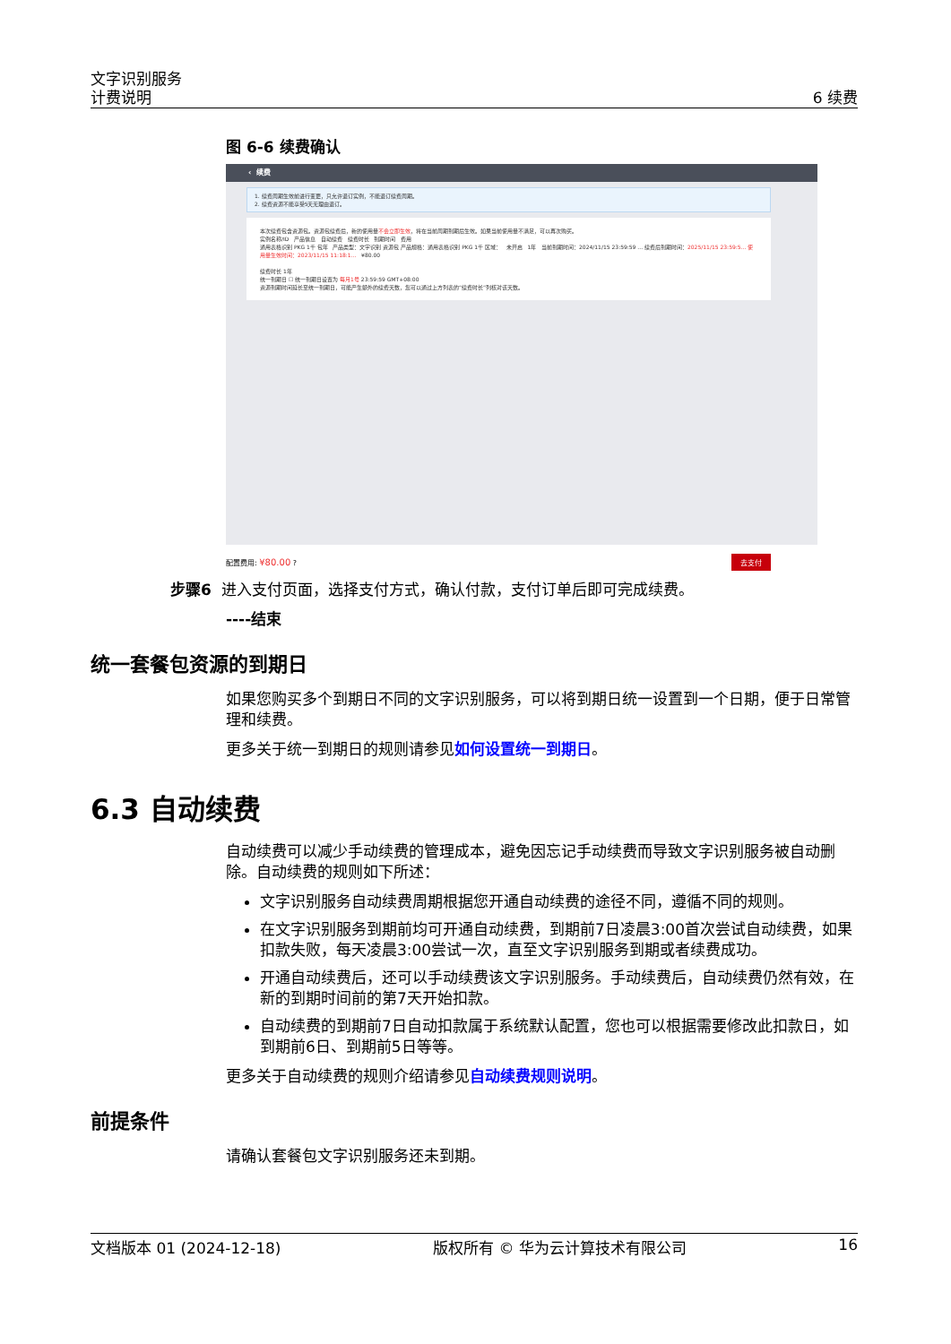文字识别服务
计费说明
6 续费
图 6-6 续费确认
‹ 续费
1. 续费周期生效前进行变更，只允许退订实例，不能退订续费周期。
2. 续费资源不能享受5天无理由退订。
本次续费包含资源包。资源包续费后，新的使用量不会立即生效，将在当前周期到期后生效。如果当前使用量不满足，可以再次购买。
实例名称/ID 产品信息 自动续费 续费时长 到期时间 费用
通用表格识别 PKG 1千 包年 产品类型：文字识别 资源包 产品规格：通用表格识别 PKG 1千 区域： 未开启 1年 当前到期时间：2024/11/15 23:59:59 ... 续费后到期时间：2025/11/15 23:59:5... 使用量生效时间：2023/11/15 11:18:1... ¥80.00
续费时长 1年
统一到期日 ☐ 统一到期日设置为 每月1号 23:59:59 GMT+08:00
资源到期时间延长至统一到期日，可能产生额外的续费天数，您可以通过上方列表的“续费时长”列核对该天数。
配置费用: ¥80.00 ? 去支付
步骤6 进入支付页面，选择支付方式，确认付款，支付订单后即可完成续费。
----结束
统一套餐包资源的到期日
如果您购买多个到期日不同的文字识别服务，可以将到期日统一设置到一个日期，便于日常管理和续费。
更多关于统一到期日的规则请参见如何设置统一到期日。
6.3 自动续费
自动续费可以减少手动续费的管理成本，避免因忘记手动续费而导致文字识别服务被自动删除。自动续费的规则如下所述：
文字识别服务自动续费周期根据您开通自动续费的途径不同，遵循不同的规则。
在文字识别服务到期前均可开通自动续费，到期前7日凌晨3:00首次尝试自动续费，如果扣款失败，每天凌晨3:00尝试一次，直至文字识别服务到期或者续费成功。
开通自动续费后，还可以手动续费该文字识别服务。手动续费后，自动续费仍然有效，在新的到期时间前的第7天开始扣款。
自动续费的到期前7日自动扣款属于系统默认配置，您也可以根据需要修改此扣款日，如到期前6日、到期前5日等等。
更多关于自动续费的规则介绍请参见自动续费规则说明。
前提条件
请确认套餐包文字识别服务还未到期。
文档版本 01 (2024-12-18) 版权所有 © 华为云计算技术有限公司 16